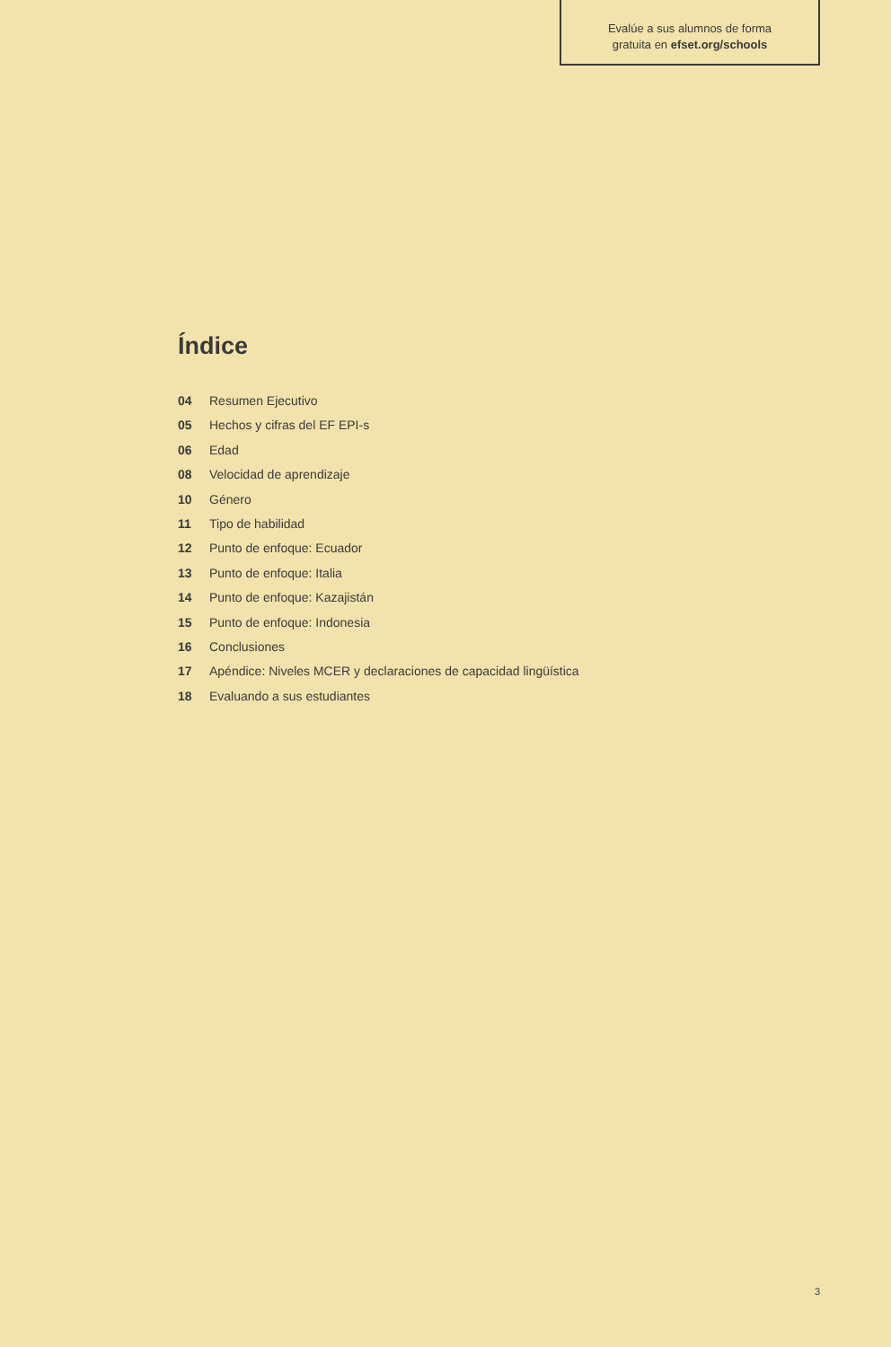Evalúe a sus alumnos de forma
gratuita en efset.org/schools
Índice
04 Resumen Ejecutivo
05 Hechos y cifras del EF EPI-s
06 Edad
08 Velocidad de aprendizaje
10 Género
11 Tipo de habilidad
12 Punto de enfoque: Ecuador
13 Punto de enfoque: Italia
14 Punto de enfoque: Kazajistán
15 Punto de enfoque: Indonesia
16 Conclusiones
17 Apéndice: Niveles MCER y declaraciones de capacidad lingüística
18 Evaluando a sus estudiantes
3